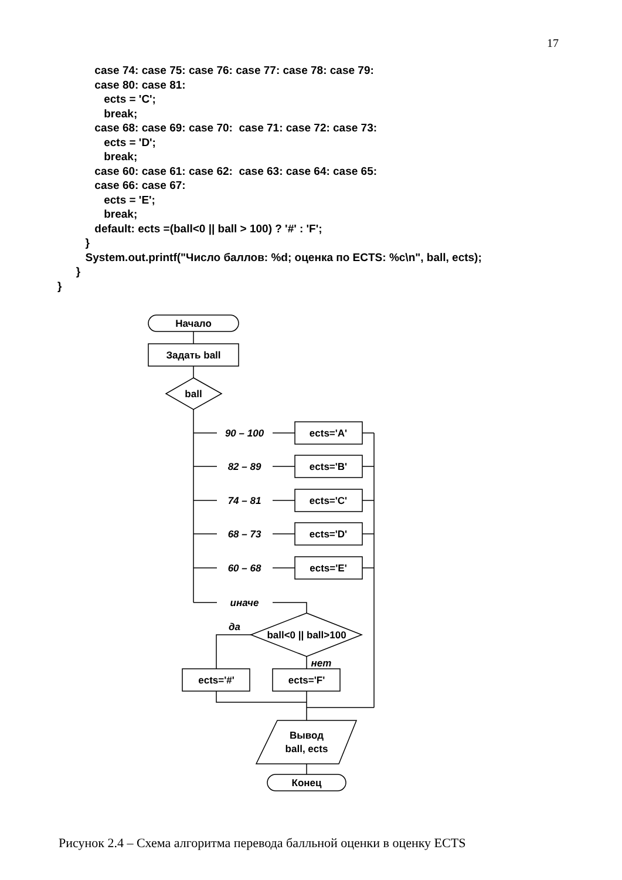17
            case 74: case 75: case 76: case 77: case 78: case 79:
            case 80: case 81:
               ects = 'C';
               break;
            case 68: case 69: case 70:  case 71: case 72: case 73:
               ects = 'D';
               break;
            case 60: case 61: case 62:  case 63: case 64: case 65:
            case 66: case 67:
               ects = 'E';
               break;
            default: ects =(ball<0 || ball > 100) ? '#' : 'F';
         }
         System.out.printf("Число баллов: %d; оценка по ECTS: %c\n", ball, ects);
      }
}
Начало
Задать ball
ball
90 – 100
82 – 89
74 – 81
68 – 73
60 – 68
иначе
да
нет
ects='A'
ects='B'
ects='C'
ects='D'
ects='E'
ball<0 || ball>100
ects='#'
ects='F'
Вывод
ball, ects
Конец
Рисунок 2.4 – Схема алгоритма перевода балльной оценки в оценку ECTS